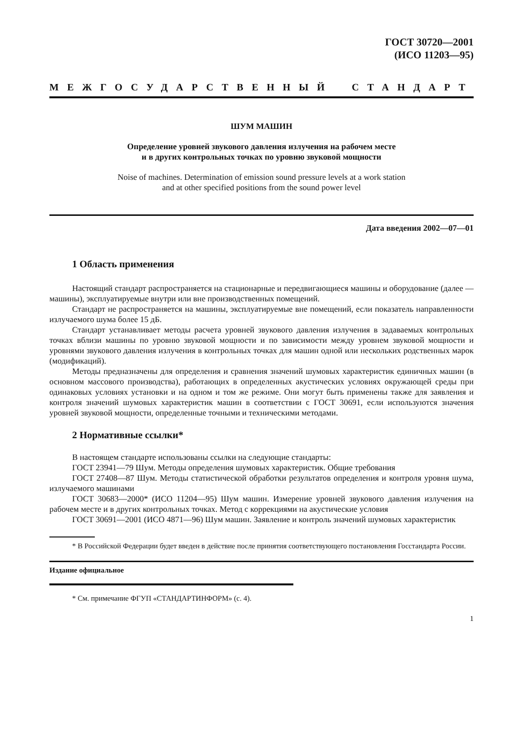ГОСТ 30720—2001
(ИСО 11203—95)
МЕЖГОСУДАРСТВЕННЫЙ СТАНДАРТ
ШУМ МАШИН
Определение уровней звукового давления излучения на рабочем месте
и в других контрольных точках по уровню звуковой мощности
Noise of machines. Determination of emission sound pressure levels at a work station
and at other specified positions from the sound power level
Дата введения 2002—07—01
1 Область применения
Настоящий стандарт распространяется на стационарные и передвигающиеся машины и оборудование (далее — машины), эксплуатируемые внутри или вне производственных помещений.
Стандарт не распространяется на машины, эксплуатируемые вне помещений, если показатель направленности излучаемого шума более 15 дБ.
Стандарт устанавливает методы расчета уровней звукового давления излучения в задаваемых контрольных точках вблизи машины по уровню звуковой мощности и по зависимости между уровнем звуковой мощности и уровнями звукового давления излучения в контрольных точках для машин одной или нескольких родственных марок (модификаций).
Методы предназначены для определения и сравнения значений шумовых характеристик единичных машин (в основном массового производства), работающих в определенных акустических условиях окружающей среды при одинаковых условиях установки и на одном и том же режиме. Они могут быть применены также для заявления и контроля значений шумовых характеристик машин в соответствии с ГОСТ 30691, если используются значения уровней звуковой мощности, определенные точными и техническими методами.
2 Нормативные ссылки*
В настоящем стандарте использованы ссылки на следующие стандарты:
ГОСТ 23941—79 Шум. Методы определения шумовых характеристик. Общие требования
ГОСТ 27408—87 Шум. Методы статистической обработки результатов определения и контроля уровня шума, излучаемого машинами
ГОСТ 30683—2000* (ИСО 11204—95) Шум машин. Измерение уровней звукового давления излучения на рабочем месте и в других контрольных точках. Метод с коррекциями на акустические условия
ГОСТ 30691—2001 (ИСО 4871—96) Шум машин. Заявление и контроль значений шумовых характеристик
* В Российской Федерации будет введен в действие после принятия соответствующего постановления Госстандарта России.
Издание официальное
* См. примечание ФГУП «СТАНДАРТИНФОРМ» (с. 4).
1